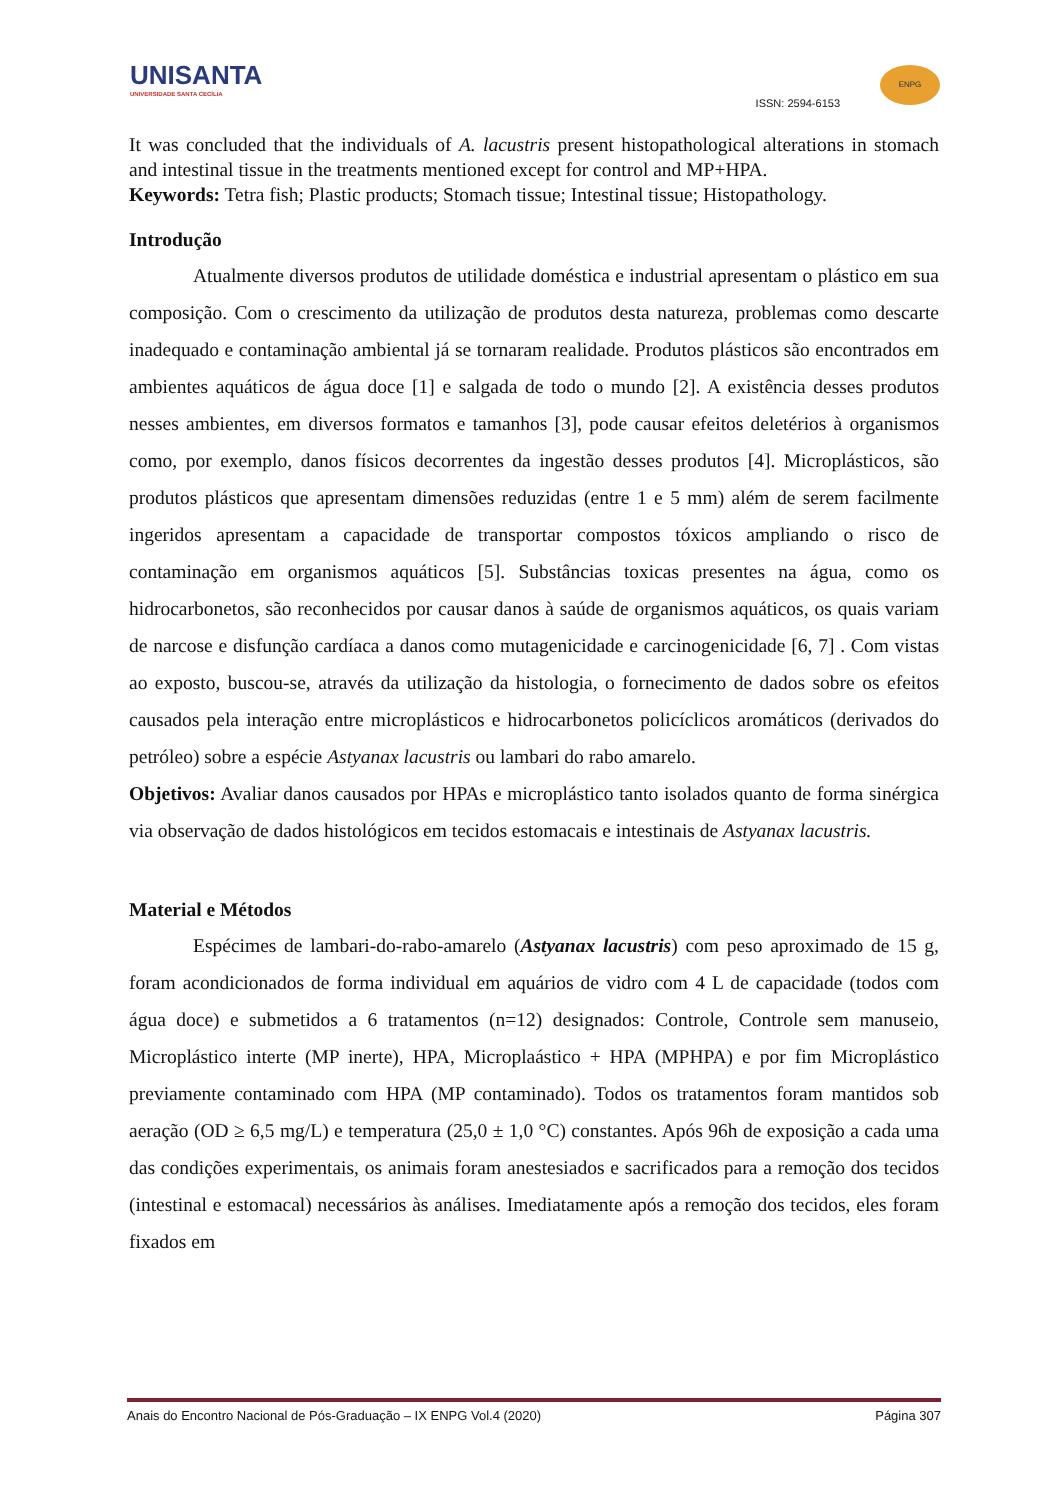UNISANTA
UNIVERSIDADE SANTA CECÍLIA
ISSN: 2594-6153
ENPG
It was concluded that the individuals of A. lacustris present histopathological alterations in stomach and intestinal tissue in the treatments mentioned except for control and MP+HPA.
Keywords: Tetra fish; Plastic products; Stomach tissue; Intestinal tissue; Histopathology.
Introdução
Atualmente diversos produtos de utilidade doméstica e industrial apresentam o plástico em sua composição. Com o crescimento da utilização de produtos desta natureza, problemas como descarte inadequado e contaminação ambiental já se tornaram realidade. Produtos plásticos são encontrados em ambientes aquáticos de água doce [1] e salgada de todo o mundo [2]. A existência desses produtos nesses ambientes, em diversos formatos e tamanhos [3], pode causar efeitos deletérios à organismos como, por exemplo, danos físicos decorrentes da ingestão desses produtos [4]. Microplásticos, são produtos plásticos que apresentam dimensões reduzidas (entre 1 e 5 mm) além de serem facilmente ingeridos apresentam a capacidade de transportar compostos tóxicos ampliando o risco de contaminação em organismos aquáticos [5]. Substâncias toxicas presentes na água, como os hidrocarbonetos, são reconhecidos por causar danos à saúde de organismos aquáticos, os quais variam de narcose e disfunção cardíaca a danos como mutagenicidade e carcinogenicidade [6, 7] . Com vistas ao exposto, buscou-se, através da utilização da histologia, o fornecimento de dados sobre os efeitos causados pela interação entre microplásticos e hidrocarbonetos policíclicos aromáticos (derivados do petróleo) sobre a espécie Astyanax lacustris ou lambari do rabo amarelo.
Objetivos: Avaliar danos causados por HPAs e microplástico tanto isolados quanto de forma sinérgica via observação de dados histológicos em tecidos estomacais e intestinais de Astyanax lacustris.
Material e Métodos
Espécimes de lambari-do-rabo-amarelo (Astyanax lacustris) com peso aproximado de 15 g, foram acondicionados de forma individual em aquários de vidro com 4 L de capacidade (todos com água doce) e submetidos a 6 tratamentos (n=12) designados: Controle, Controle sem manuseio, Microplástico interte (MP inerte), HPA, Microplaástico + HPA (MPHPA) e por fim Microplástico previamente contaminado com HPA (MP contaminado). Todos os tratamentos foram mantidos sob aeração (OD ≥ 6,5 mg/L) e temperatura (25,0 ± 1,0 °C) constantes. Após 96h de exposição a cada uma das condições experimentais, os animais foram anestesiados e sacrificados para a remoção dos tecidos (intestinal e estomacal) necessários às análises. Imediatamente após a remoção dos tecidos, eles foram fixados em
Anais do Encontro Nacional de Pós-Graduação – IX ENPG Vol.4 (2020) Página 307